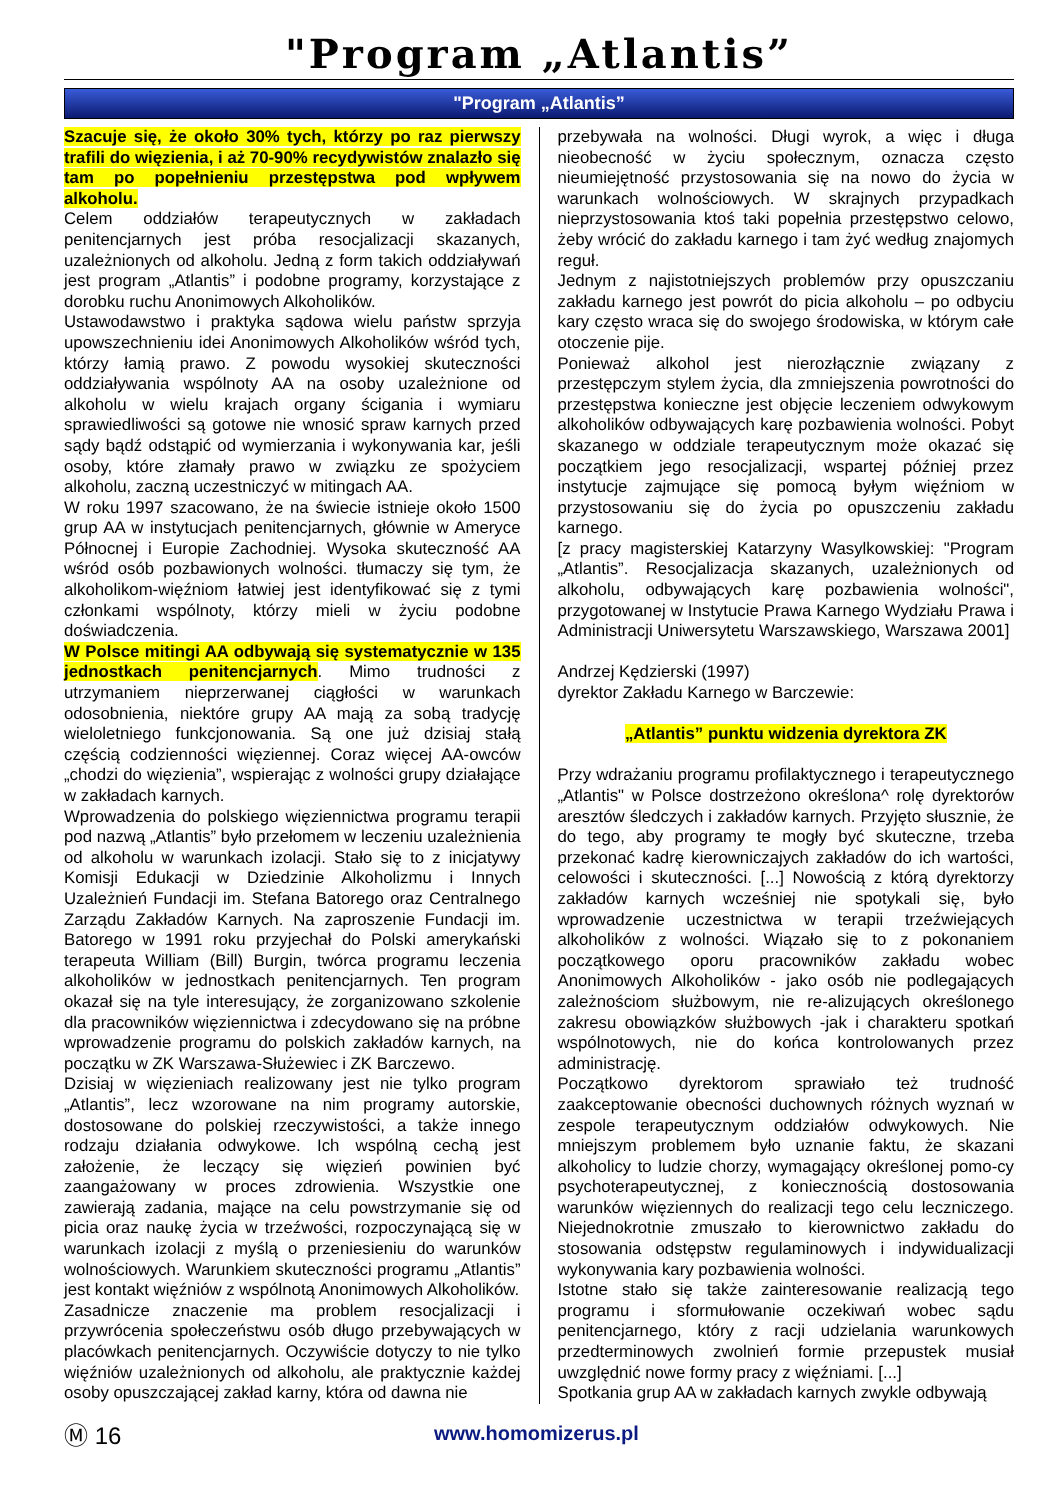"Program „Atlantis”
"Program „Atlantis”
Szacuje się, że około 30% tych, którzy po raz pierwszy trafili do więzienia, i aż 70-90% recydywistów znalazło się tam po popełnieniu przestępstwa pod wpływem alkoholu.
Celem oddziałów terapeutycznych w zakładach penitencjarnych jest próba resocjalizacji skazanych, uzależnionych od alkoholu. Jedną z form takich oddziaływań jest program „Atlantis” i podobne programy, korzystające z dorobku ruchu Anonimowych Alkoholików.
Ustawodawstwo i praktyka sądowa wielu państw sprzyja upowszechnieniu idei Anonimowych Alkoholików wśród tych, którzy łamią prawo. Z powodu wysokiej skuteczności oddziaływania wspólnoty AA na osoby uzależnione od alkoholu w wielu krajach organy ścigania i wymiaru sprawiedliwości są gotowe nie wnosić spraw karnych przed sądy bądź odstąpić od wymierzania i wykonywania kar, jeśli osoby, które złamały prawo w związku ze spożyciem alkoholu, zaczną uczestniczyć w mitingach AA.
W roku 1997 szacowano, że na świecie istnieje około 1500 grup AA w instytucjach penitencjarnych, głównie w Ameryce Północnej i Europie Zachodniej. Wysoka skuteczność AA wśród osób pozbawionych wolności. tłumaczy się tym, że alkoholikom-więźniom łatwiej jest identyfikować się z tymi członkami wspólnoty, którzy mieli w życiu podobne doświadczenia.
W Polsce mitingi AA odbywają się systematycznie w 135 jednostkach penitencjarnych. Mimo trudności z utrzymaniem nieprzerwanej ciągłości w warunkach odosobnienia, niektóre grupy AA mają za sobą tradycję wieloletniego funkcjonowania. Są one już dzisiaj stałą częścią codzienności więziennej. Coraz więcej AA-owców „chodzi do więzienia”, wspierając z wolności grupy działające w zakładach karnych.
Wprowadzenia do polskiego więziennictwa programu terapii pod nazwą „Atlantis” było przełomem w leczeniu uzależnienia od alkoholu w warunkach izolacji. Stało się to z inicjatywy Komisji Edukacji w Dziedzinie Alkoholizmu i Innych Uzależnień Fundacji im. Stefana Batorego oraz Centralnego Zarządu Zakładów Karnych. Na zaproszenie Fundacji im. Batorego w 1991 roku przyjechał do Polski amerykański terapeuta William (Bill) Burgin, twórca programu leczenia alkoholików w jednostkach penitencjarnych. Ten program okazał się na tyle interesujący, że zorganizowano szkolenie dla pracowników więziennictwa i zdecydowano się na próbne wprowadzenie programu do polskich zakładów karnych, na początku w ZK Warszawa-Służewiec i ZK Barczewo.
Dzisiaj w więzieniach realizowany jest nie tylko program „Atlantis”, lecz wzorowane na nim programy autorskie, dostosowane do polskiej rzeczywistości, a także innego rodzaju działania odwykowe. Ich wspólną cechą jest założenie, że leczący się więzień powinien być zaangażowany w proces zdrowienia. Wszystkie one zawierają zadania, mające na celu powstrzymanie się od picia oraz naukę życia w trzeźwości, rozpoczynającą się w warunkach izolacji z myślą o przeniesieniu do warunków wolnościowych. Warunkiem skuteczności programu „Atlantis” jest kontakt więźniów z wspólnotą Anonimowych Alkoholików.
Zasadnicze znaczenie ma problem resocjalizacji i przywrócenia społeczeństwu osób długo przebywających w placówkach penitencjarnych. Oczywiście dotyczy to nie tylko więźniów uzależnionych od alkoholu, ale praktycznie każdej osoby opuszczającej zakład karny, która od dawna nie
przebywała na wolności. Długi wyrok, a więc i długa nieobecność w życiu społecznym, oznacza często nieumiejętność przystosowania się na nowo do życia w warunkach wolnościowych. W skrajnych przypadkach nieprzystosowania ktoś taki popełnia przestępstwo celowo, żeby wrócić do zakładu karnego i tam żyć według znajomych reguł.
Jednym z najistotniejszych problemów przy opuszczaniu zakładu karnego jest powrót do picia alkoholu – po odbyciu kary często wraca się do swojego środowiska, w którym całe otoczenie pije.
Ponieważ alkohol jest nierozłącznie związany z przestępczym stylem życia, dla zmniejszenia powrotności do przestępstwa konieczne jest objęcie leczeniem odwykowym alkoholików odbywających karę pozbawienia wolności. Pobyt skazanego w oddziale terapeutycznym może okazać się początkiem jego resocjalizacji, wspartej później przez instytucje zajmujące się pomocą byłym więźniom w przystosowaniu się do życia po opuszczeniu zakładu karnego.
[z pracy magisterskiej Katarzyny Wasylkowskiej: "Program „Atlantis”. Resocjalizacja skazanych, uzależnionych od alkoholu, odbywających karę pozbawienia wolności", przygotowanej w Instytucie Prawa Karnego Wydziału Prawa i Administracji Uniwersytetu Warszawskiego, Warszawa 2001]
Andrzej Kędzierski (1997)
dyrektor Zakładu Karnego w Barczewie:
„Atlantis” punktu widzenia dyrektora ZK
Przy wdrażaniu programu profilaktycznego i terapeutycznego „Atlantis" w Polsce dostrzeżono określona^ rolę dyrektorów aresztów śledczych i zakładów karnych. Przyjęto słusznie, że do tego, aby programy te mogły być skuteczne, trzeba przekonać kadrę kierowniczajych zakładów do ich wartości, celowości i skuteczności. [...] Nowością z którą dyrektorzy zakładów karnych wcześniej nie spotykali się, było wprowadzenie uczestnictwa w terapii trzeźwiejących alkoholików z wolności. Wiązało się to z pokonaniem początkowego oporu pracowników zakładu wobec Anonimowych Alkoholików - jako osób nie podlegających zależnościom służbowym, nie re-alizujących określonego zakresu obowiązków służbowych -jak i charakteru spotkań wspólnotowych, nie do końca kontrolowanych przez administrację.
Początkowo dyrektorom sprawiało też trudność zaakceptowanie obecności duchownych różnych wyznań w zespole terapeutycznym oddziałów odwykowych. Nie mniejszym problemem było uznanie faktu, że skazani alkoholicy to ludzie chorzy, wymagający określonej pomo-cy psychoterapeutycznej, z koniecznością dostosowania warunków więziennych do realizacji tego celu leczniczego. Niejednokrotnie zmuszało to kierownictwo zakładu do stosowania odstępstw regulaminowych i indywidualizacji wykonywania kary pozbawienia wolności.
Istotne stało się także zainteresowanie realizacją tego programu i sformułowanie oczekiwań wobec sądu penitencjarnego, który z racji udzielania warunkowych przedterminowych zwolnień formie przepustek musiał uwzględnić nowe formy pracy z więźniami. [...]
Spotkania grup AA w zakładach karnych zwykle odbywają
Ⓜ 16 www.homomizerus.pl